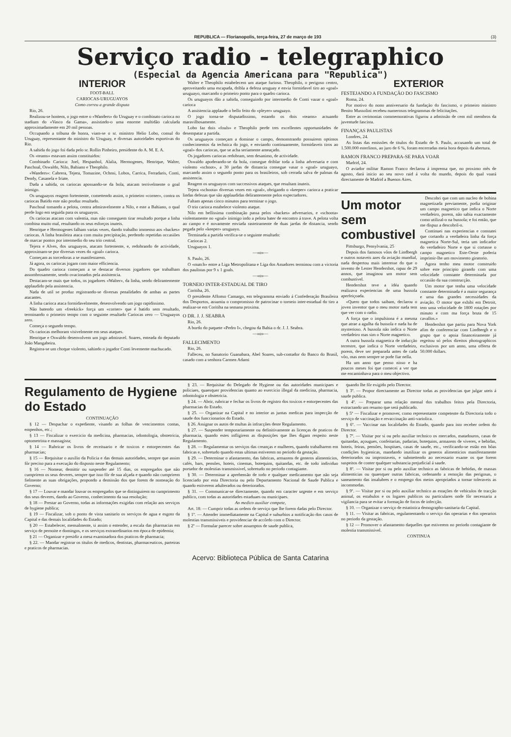REPUBLICA — Florianopolis, terça-feira, 27 de março de 193 (3)
Serviço radio - telegraphico
(Especial da Agencia Americana para "Republica")
INTERIOR
FOOT-BALL
CARIOCAS-URUGUAYOS
Como correu a grande disputa
Rio, 26.
Realizou-se hontem, o jogo entre o «Wanders» do Uruguay e o combinato carioca no stadium do «Vasco da Gama», assistindo-o uma enorme multidão calculada approximadamente em 20 mil pessoas.
Occupando a tribuna de honra, viam-se o sr. ministro Helio Lobo, consul do Uruguay, representante do ministro do Uruguay, e diversas autoridades esportivas do Rio.
A sahida do jogo foi dada pelo sr. Rollin Pinheiro, presidente do A. M. E. A.
Os «teams» estavam assim constituidos:
Combinado Carioca: Joel, Hespanhol, Alalia, Hermogenes, Henrique, Walter, Paschoal, Oswaldo, Nilo, Bahiano e Theophilo.
«Wanders»: Cabrera, Tejera, Tomazine, Ochnsi, Lobos, Carrica, Ferradaris, Conti, Dendy, Casanela e Iriate.
Dada a sahida, os cariocas apossando-se da bola, atacam terrivelmente o goal inimigo.
Os uruguayos reagem fortemente, comettendo assim, o primeiro «corner», contra os cariocas Batido este não produz resultado.
Paschoal tomando a pelota, centra admiravelmente a Nilo, e este a Bahiano, o qual perde logo em seguida para os uruguayos.
Os cariocas atacam com valentia, mas não conseguem tirar resultado porque a linha combina muito mal, resultando os seus esforços inuteis.
Henrique e Hermogenes falham varias vezes, dando trabalho immenso aos «backes» cariocas. A linha brasileira ataca com muita precipitação, perdendo repetidas occasiões de marcar pontos por intermedio do seu trio central.
Tejera e Alves, dos uruguayos, atacam fortemente, e, redobrando de actividade, approximam-se por diversas vezes do «goal» carioca.
Começam as torcedoras a se manifestarem.
Já agora, os cariocas jogam com maior efficiencia.
Do quadro carioca começam a se destacar diversos jogadores que trabalham assombrosamente, sendo ovacionados pela assistencia.
Destacam-se mais que todos, os jogadores «Walter», da linha, sendo delirantemente applaudido pela assistencia.
Nada de util se produz registrando-se diversas penalidades de ambas as partes atacantes.
A linha carioca ataca formidavelmente, desenvolvendo um jogo rapidissimo.
Não batendo um «freekick» força um «corner» que é batido sem resultado, terminando o primeiro tempo com o seguinte resultado Cariocas zero — Uruguayos zero.
Começa o segundo tempo.
Os cariocas melhoram visivelmente em seus ataques.
Henrique e Oswaldo desenvolvem um jogo admiravel. Soares, enteada do deputado João Mangabeira.
Registra-se um choque violento, sahindo o jogador Conti levemente machucado.
Walter e Theophilo estabelecem um ataque furioso. Theophilo, o perigoso centro, aproveitando uma escapada, dribla a defeza uruguay e envia formidavel tiro ao «goal» uruguayo, marcando o primeiro ponto para o quadro carioca.
Os uruguayos dão a sahida, conseguindo por intermedio de Conti vazar o «goal» carioca
A assistencia applaude o bello feito do «pleyer» uruguayo.
O jogo torna-se disputadissimo, estando os dois «teams» actuando maravilhosamente.
Lobo faz dois «fouls» e Theophilo perde tres excellentes opportunidades de desempatar a partida.
Os uruguayos começam a dominar o campo, demonstrando possuirem optimos conhecimentos da technica do jogo, e enviando continuamente, formidaveis tiros ao «goal» dos cariocas, que se acha seriamente ameaçado.
Os jogadores cariocas redobram, sem desanimo, de actividade.
Oswaldo apoderando-se da bola, consegue driblar toda a linha adversaria e com violento «schoot», a 30 jardas de distancia consegue vasar o «goal» uruguayo, marcando assim o segundo ponto para os brasileiros, sob cerrada salva de palmas da assistencia.
Reagem os uruguayos com successivos ataques, que resultam inuteis.
Tejera «schoota» diversas vezes em «goal», obrigando o «keeper» carioca a praticar lindas defezas que são applaudidas delirantemente pelos expectadores.
Faltam apenas cinco minutos para terminar o jogo.
O trio carioca estabelece violento ataque.
Nilo em bellissima combinação passa pelos «backes» adversarios, e «schoota» violentamente no «goal» inimigo indo a pelota bater de encontro á trave. A pelota volta ao campo e é novamente enviada rasteiramente de duas jardas de distancia, sendo pegada pelo «keeper» uruguayo.
Terminada a partida verifica-se o seguinte resultado:
Cariocas 2.
Uruguayos 1.
—«o»—
S. Paulo, 26.
O «match» entre a Liga Metropolitana e Liga dos Amadores terminou com a victoria dos paulistas por 9 x 1 goals.
—«o»—
TORNEIO INTER-ESTADUAL DE TIRO
Coritiba, 26.
O presidente Affonso Camargo, em telegramma enviado á Confederação Brasileira dos Desportos, assumiu o compromisso de patrocinar o torneio inter-estadual do tiro a realizar-se em Coritiba na semana proxima.
O DR. J. J. SEABRA
Rio, 26.
A bordo do paquete «Pedro I», chegou da Bahia o dr. J. J. Seabra.
—«o»—
FALLECIMENTO
Rio, 26.
Falleceu, no Sanatorio Guanabara, Abel Soares, sub-contador do Banco do Brasil, casado com a senhora Carmen Adami
EXTERIOR
FESTEJANDO A FUNDAÇÃO DO FASCISMO
Roma, 24.
Por motivo do nono anniversario da fundação do fascismo, o primeiro ministro Benito Mussolini recebeu numerosos telegrammas de felicitações.
Entre as cerimonias commemorativas figurou a admissão de cem mil membros da juventude fascista.
FINANÇAS PAULISTAS
Londres, 24.
As listas das emissões de titulos do Estado de S. Paulo, accusando um total de 1.500.000 esterlinos, ao juro de 6 %, foram encerradas meia hora depois da abertura.
RAMON FRANCO PREPARA-SE PARA VOAR
Madrid, 24.
O aviador militar Ramon Franco declarou á imprensa que, no proximo mês de agosto, dará inicio ao seu novo raid á volta do mundo, depois do qual voará directamente de Madrid a Buenos Aires.
Um motor sem combustivel
Pittsburgo, Pensylvania, 25
Depois dos famosos vôos de Lindbergh e outros notaveis azes da aviação mundial, nada despertou mais interesse do que o invento de Lester Hendershot, rapaz de 29 annos, que imaginou um motor sem combustivel.
Hendershot teve a idéa quando realizava experiencias de uma bussola aperfeiçoada.
«Quero que todos saibam, declarou o joven inventor que o meu motor nada tem que ver com o radio.
A força que o impulsiona é a mesma que atrae a agulha da bussola e nada ha de mysterioso. A bussola não indica o Norte verdadeiro mas sim o Norte magnetico.
A outra bussola magnetica de inducção terrestre, que indica o Norte verdadeiro, porem, deve ser preparada antes de cada vôo, mas nem sempre se pode fiar nella.
Ha um anno que penso nisso e ha poucos meses foi que comecei a ver que me encaminhava para o meu objectivo.
Descobri que com um nucleo de bobina magnetizada previamente, podia originar um campo magnetico que indica o Norte verdadeiro, porem, não sabia exactamente como utilizal-o na bussola; e foi então, que me dispuz a descobril-o.
Continuei nas experiencias e constatei que cortando a verdadeira linha da força magnetica Norte-Sul, teria um indicador do verdadeiro Norte e que si cortasse o campo magnetico Este-Oeste poderia imprimir-lhe um movimento giratorio.
Agora tenho meu motor construido sobre este principio girando com uma velocidade constante determinada por occasião da sua construcção.
Um motor que tenha uma velocidade constante determinada é a maior segurança e uma das grandes necessidades da aviação. O motor que exhibi em Detroit, tem uma velocidade de 1800 rotações por minuto e com ma força bruta de 15 cavallos.»
Hendershot que partiu para Nova York afim de conferenciar com Lindbergh e o grupo que o apoia financeiramente já regeitou só pelos direitos photographicos exclusivos por um anno, uma offerta de 50.000 dollars.
Regulamento de Hygiene do Estado
CONTINUAÇÃO
§ 12 — Despachar o expediente, visando as folhas de vencimentos contas, empenhos, etc.;
§ 13 — Fiscalizar o exercicio da medicina, pharmacias, odontologia, obstetricia, optometrista e massagista;
§ 14 — Rubricar os livros de receituario e de toxicos e entorpecentes das pharmacias;
§ 15 — Requisitar o auxilio da Policia e das demais autoridades, sempre que assim fôr preciso para a execução do disposto neste Regulamento;
§ 16 — Nomear, demittir ou suspender até 15 dias, os empregados que não cumprirem os seus deveres, sempre que isso fôr de sua alçada e quando não cumprirem fielmente as suas obrigações, propondo a demissão dos que forem de nomeação do Governo;
§ 17 — Louvar e mandar louvar os empregados que se distinguirem no cumprimento dos seus deveres, dando ao Governo, conhecimento da sua resolução;
§ 18 — Prestar ao Governo, todas as informações exigidas com relação aos serviços de hygiene publica;
§ 19 — Fiscalizar, sob o ponto de vista sanitario os serviços de agua e esgoto da Capital e das demais localidades do Estado;
§ 20 — Estabelecer, mensalmente, si assim o entender, a escala das pharmacias em serviço de pernoite e domingos, e os serviços extraordinarios em época de epidemia;
§ 21 — Organizar e presidir a mesa examinadora dos praticos de pharmacia;
§ 22. — Mandar registrar os titulos de medicos, dentistas, pharmaceuticos, parteiras e praticos de pharmacias.
§ 23. — Requisitar do Delegado de Hygiene ou das autoridades municipaes e policiaes, quaesquer providencias quanto ao exercicio illegal da medicina, pharmacia, odontologia e obstetricia.
§ 24. — Abrir, rubricar e fechar os livros de registro dos toxicos e entorpecentes das pharmacias do Estado.
§ 25. — Organizar na Capital e no interior as juntas medicas para inspecção de saude dos funccionarios do Estado.
§ 26. Assignar os autos de multas ás infracções deste Regulamento.
§ 27. — Suspender temporariamente ou definitivamente as licenças de praticos de pharmacia, quando estes infligirem as disposições que lhes digam respeito neste Regulamento.
§ 28. — Regulamentar os serviços das creanças e mulheres, quando trabalharem em fabricas e, sobretudo quando estas ultimas estiverem no periodo da gestação.
§ 29. — Determinar o afastamento, das fabricas, armazens de generos alimenticios, cafés, bars, pensões, hoteis, cinemas, botequins, quitandas, etc. de todo individuo portador de molestias transmissivel, sobretudo no periodo contagiante.
§ 30. — Determinar a aprehensão de todo e qualquer medicamento que não seja licenciado por esta Directoria ou pelo Departamento Nacional de Saude Publica e quando estiverem adulterados ou deteriorados.
§ 31. — Communicar-se directamente, quando em caracter urgente e em serviço publico, com todas as autoridades estaduaes ou municipaes.
Ao medico auxiliar compete,
Art. 18: — Cumprir todas as ordens de serviço que lhe forem dadas pelo Director.
§ 1º. — Attender immediatamente na Capital e suburbios a notificação dos casos de molestias transmissiveis e providenciar de accôrdo com o Director.
§ 2º — Formular parecer sobre assumptos de saude publica,
quando lhe fôr exigido pelo Director.
§ 3º. — Propor directamente ao Director todas as providencias que julgar uteis á saude publica.
§ 4º. — Preparar uma relação mensal dos trabalhos feitos pela Directoria, extractando um resumo que será publicado.
§ 5º — Fiscalizar e promover, como representante competente da Directoria todo o serviço de vaccinação e revaccinação anti-variolica.
§ 6º. — Vaccinar nas localidades do Estado, quando para isto receber ordem do Director.
§ 7º. — Visitar por si ou pelo auxiliar technico os mercados, matadouros, casas de quitandas, açougues, confeitarias, padarias, botequins, armazens de viveres, e bebidas, hoteis, feiras, pensões, hospitaes, casas de saude, etc., verificando-se estão em bôas condições hygienicas, mandando inutilizar os generos alimenticios manifestamente deteriorados ou improstaveis, e submettendo ao necessario exame os que forem suspeitos de conter qualquer substancia prejudicial á saude.
§ 8º. — Visitar por si ou pelo auxiliar technico as fabricas de bebidas, de massas alimenticias ou quaesquer outras fabricas, ordenando a remoção das perigosas, o saneamento das insalubres e o emprego dos meios apropriados a tornar toleraveis as incommodas.
§ 9º. — Visitar por si ou pelo auxiliar technico as estações de vehiculos de tracção animal, os estabulos e os logares publicos ou particulares onde fôr necessaria a vigilancia para se evitar a formação de focos de infecção.
§ 10. — Organizar o serviço de estatistica demographo-sanitaria da Capital.
§ 11. — Visitar as fabricas, regulamentando o serviço das operarias e dos operarios no periodo da gestação.
§ 12 — Promover o afastamento daquelles que estiverem no periodo contagiante de molestia transmissivel.
CONTINUA
Acervo: Biblioteca Pública de Santa Catarina